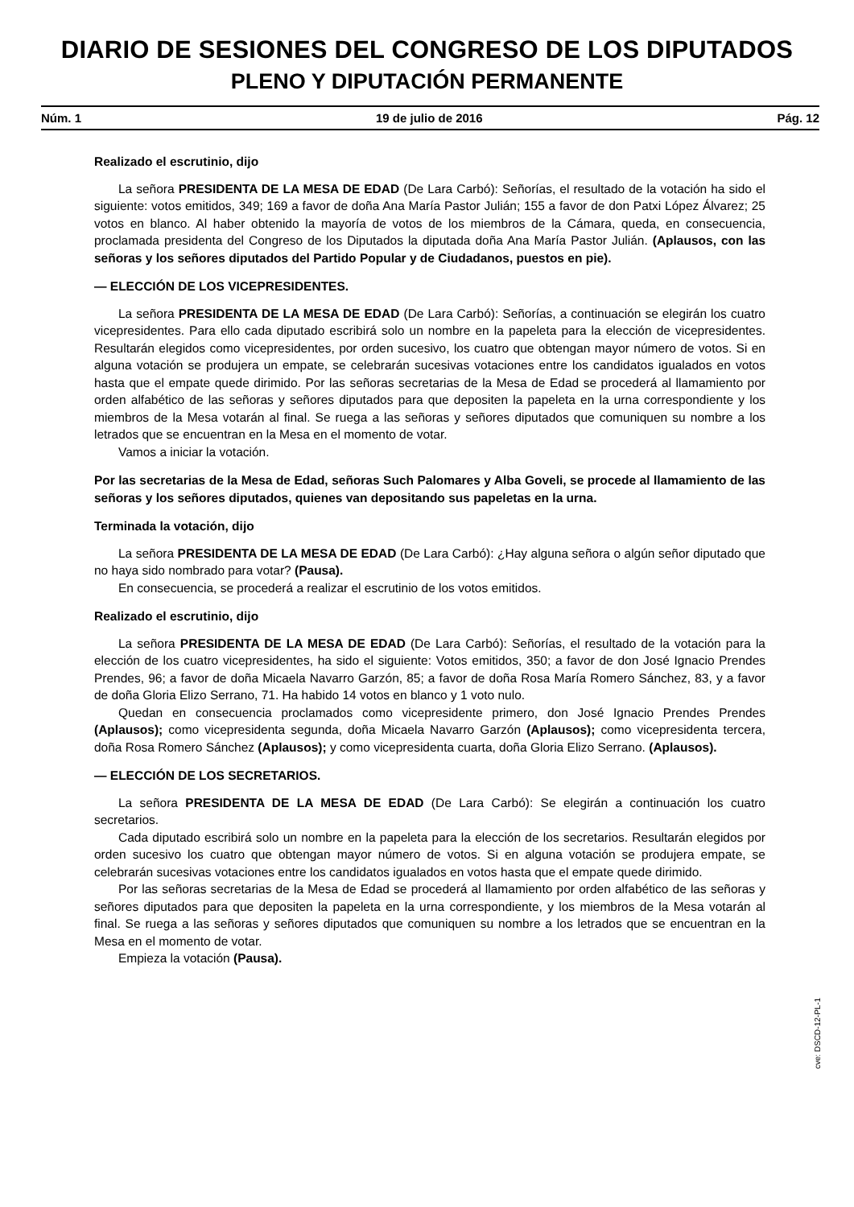DIARIO DE SESIONES DEL CONGRESO DE LOS DIPUTADOS
PLENO Y DIPUTACIÓN PERMANENTE
Núm. 1 19 de julio de 2016 Pág. 12
Realizado el escrutinio, dijo
La señora PRESIDENTA DE LA MESA DE EDAD (De Lara Carbó): Señorías, el resultado de la votación ha sido el siguiente: votos emitidos, 349; 169 a favor de doña Ana María Pastor Julián; 155 a favor de don Patxi López Álvarez; 25 votos en blanco. Al haber obtenido la mayoría de votos de los miembros de la Cámara, queda, en consecuencia, proclamada presidenta del Congreso de los Diputados la diputada doña Ana María Pastor Julián. (Aplausos, con las señoras y los señores diputados del Partido Popular y de Ciudadanos, puestos en pie).
— ELECCIÓN DE LOS VICEPRESIDENTES.
La señora PRESIDENTA DE LA MESA DE EDAD (De Lara Carbó): Señorías, a continuación se elegirán los cuatro vicepresidentes. Para ello cada diputado escribirá solo un nombre en la papeleta para la elección de vicepresidentes. Resultarán elegidos como vicepresidentes, por orden sucesivo, los cuatro que obtengan mayor número de votos. Si en alguna votación se produjera un empate, se celebrarán sucesivas votaciones entre los candidatos igualados en votos hasta que el empate quede dirimido. Por las señoras secretarias de la Mesa de Edad se procederá al llamamiento por orden alfabético de las señoras y señores diputados para que depositen la papeleta en la urna correspondiente y los miembros de la Mesa votarán al final. Se ruega a las señoras y señores diputados que comuniquen su nombre a los letrados que se encuentran en la Mesa en el momento de votar.
Vamos a iniciar la votación.
Por las secretarias de la Mesa de Edad, señoras Such Palomares y Alba Goveli, se procede al llamamiento de las señoras y los señores diputados, quienes van depositando sus papeletas en la urna.
Terminada la votación, dijo
La señora PRESIDENTA DE LA MESA DE EDAD (De Lara Carbó): ¿Hay alguna señora o algún señor diputado que no haya sido nombrado para votar? (Pausa).
En consecuencia, se procederá a realizar el escrutinio de los votos emitidos.
Realizado el escrutinio, dijo
La señora PRESIDENTA DE LA MESA DE EDAD (De Lara Carbó): Señorías, el resultado de la votación para la elección de los cuatro vicepresidentes, ha sido el siguiente: Votos emitidos, 350; a favor de don José Ignacio Prendes Prendes, 96; a favor de doña Micaela Navarro Garzón, 85; a favor de doña Rosa María Romero Sánchez, 83, y a favor de doña Gloria Elizo Serrano, 71. Ha habido 14 votos en blanco y 1 voto nulo.
Quedan en consecuencia proclamados como vicepresidente primero, don José Ignacio Prendes Prendes (Aplausos); como vicepresidenta segunda, doña Micaela Navarro Garzón (Aplausos); como vicepresidenta tercera, doña Rosa Romero Sánchez (Aplausos); y como vicepresidenta cuarta, doña Gloria Elizo Serrano. (Aplausos).
— ELECCIÓN DE LOS SECRETARIOS.
La señora PRESIDENTA DE LA MESA DE EDAD (De Lara Carbó): Se elegirán a continuación los cuatro secretarios.
Cada diputado escribirá solo un nombre en la papeleta para la elección de los secretarios. Resultarán elegidos por orden sucesivo los cuatro que obtengan mayor número de votos. Si en alguna votación se produjera empate, se celebrarán sucesivas votaciones entre los candidatos igualados en votos hasta que el empate quede dirimido.
Por las señoras secretarias de la Mesa de Edad se procederá al llamamiento por orden alfabético de las señoras y señores diputados para que depositen la papeleta en la urna correspondiente, y los miembros de la Mesa votarán al final. Se ruega a las señoras y señores diputados que comuniquen su nombre a los letrados que se encuentran en la Mesa en el momento de votar.
Empieza la votación (Pausa).
cve: DSCD-12-PL-1